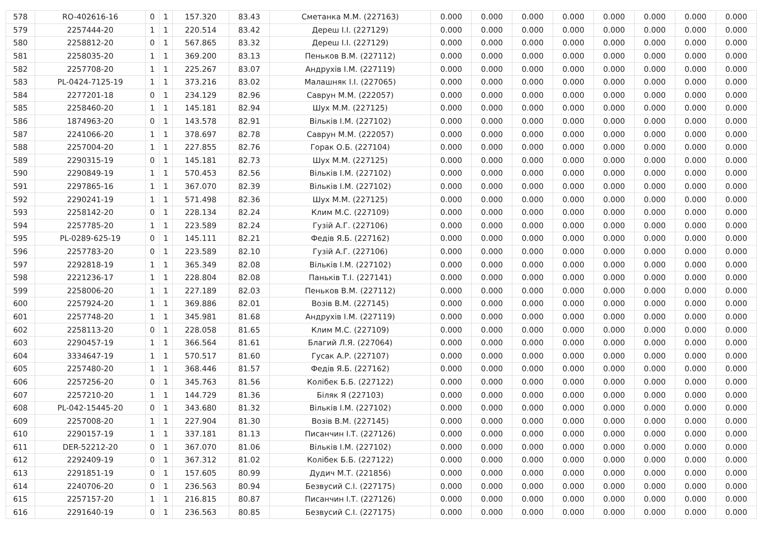| 578 | RO-402616-16 | 0 | 1 | 157.320 | 83.43 | Сметанка М.М. (227163) | 0.000 | 0.000 | 0.000 | 0.000 | 0.000 | 0.000 | 0.000 | 0.000 |
| 579 | 2257444-20 | 1 | 1 | 220.514 | 83.42 | Дереш І.І. (227129) | 0.000 | 0.000 | 0.000 | 0.000 | 0.000 | 0.000 | 0.000 | 0.000 |
| 580 | 2258812-20 | 0 | 1 | 567.865 | 83.32 | Дереш І.І. (227129) | 0.000 | 0.000 | 0.000 | 0.000 | 0.000 | 0.000 | 0.000 | 0.000 |
| 581 | 2258035-20 | 1 | 1 | 369.200 | 83.13 | Пеньков В.М. (227112) | 0.000 | 0.000 | 0.000 | 0.000 | 0.000 | 0.000 | 0.000 | 0.000 |
| 582 | 2257708-20 | 1 | 1 | 225.267 | 83.07 | Андрухів І.М. (227119) | 0.000 | 0.000 | 0.000 | 0.000 | 0.000 | 0.000 | 0.000 | 0.000 |
| 583 | PL-0424-7125-19 | 1 | 1 | 373.216 | 83.02 | Малашняк І.І. (227065) | 0.000 | 0.000 | 0.000 | 0.000 | 0.000 | 0.000 | 0.000 | 0.000 |
| 584 | 2277201-18 | 0 | 1 | 234.129 | 82.96 | Саврун М.М. (222057) | 0.000 | 0.000 | 0.000 | 0.000 | 0.000 | 0.000 | 0.000 | 0.000 |
| 585 | 2258460-20 | 1 | 1 | 145.181 | 82.94 | Шух М.М. (227125) | 0.000 | 0.000 | 0.000 | 0.000 | 0.000 | 0.000 | 0.000 | 0.000 |
| 586 | 1874963-20 | 0 | 1 | 143.578 | 82.91 | Вільків І.М. (227102) | 0.000 | 0.000 | 0.000 | 0.000 | 0.000 | 0.000 | 0.000 | 0.000 |
| 587 | 2241066-20 | 1 | 1 | 378.697 | 82.78 | Саврун М.М. (222057) | 0.000 | 0.000 | 0.000 | 0.000 | 0.000 | 0.000 | 0.000 | 0.000 |
| 588 | 2257004-20 | 1 | 1 | 227.855 | 82.76 | Горак О.Б. (227104) | 0.000 | 0.000 | 0.000 | 0.000 | 0.000 | 0.000 | 0.000 | 0.000 |
| 589 | 2290315-19 | 0 | 1 | 145.181 | 82.73 | Шух М.М. (227125) | 0.000 | 0.000 | 0.000 | 0.000 | 0.000 | 0.000 | 0.000 | 0.000 |
| 590 | 2290849-19 | 1 | 1 | 570.453 | 82.56 | Вільків І.М. (227102) | 0.000 | 0.000 | 0.000 | 0.000 | 0.000 | 0.000 | 0.000 | 0.000 |
| 591 | 2297865-16 | 1 | 1 | 367.070 | 82.39 | Вільків І.М. (227102) | 0.000 | 0.000 | 0.000 | 0.000 | 0.000 | 0.000 | 0.000 | 0.000 |
| 592 | 2290241-19 | 1 | 1 | 571.498 | 82.36 | Шух М.М. (227125) | 0.000 | 0.000 | 0.000 | 0.000 | 0.000 | 0.000 | 0.000 | 0.000 |
| 593 | 2258142-20 | 0 | 1 | 228.134 | 82.24 | Клим М.С. (227109) | 0.000 | 0.000 | 0.000 | 0.000 | 0.000 | 0.000 | 0.000 | 0.000 |
| 594 | 2257785-20 | 1 | 1 | 223.589 | 82.24 | Гузій А.Г. (227106) | 0.000 | 0.000 | 0.000 | 0.000 | 0.000 | 0.000 | 0.000 | 0.000 |
| 595 | PL-0289-625-19 | 0 | 1 | 145.111 | 82.21 | Федів Я.Б. (227162) | 0.000 | 0.000 | 0.000 | 0.000 | 0.000 | 0.000 | 0.000 | 0.000 |
| 596 | 2257783-20 | 0 | 1 | 223.589 | 82.10 | Гузій А.Г. (227106) | 0.000 | 0.000 | 0.000 | 0.000 | 0.000 | 0.000 | 0.000 | 0.000 |
| 597 | 2292818-19 | 1 | 1 | 365.349 | 82.08 | Вільків І.М. (227102) | 0.000 | 0.000 | 0.000 | 0.000 | 0.000 | 0.000 | 0.000 | 0.000 |
| 598 | 2221236-17 | 1 | 1 | 228.804 | 82.08 | Паньків Т.І. (227141) | 0.000 | 0.000 | 0.000 | 0.000 | 0.000 | 0.000 | 0.000 | 0.000 |
| 599 | 2258006-20 | 1 | 1 | 227.189 | 82.03 | Пеньков В.М. (227112) | 0.000 | 0.000 | 0.000 | 0.000 | 0.000 | 0.000 | 0.000 | 0.000 |
| 600 | 2257924-20 | 1 | 1 | 369.886 | 82.01 | Возів В.М. (227145) | 0.000 | 0.000 | 0.000 | 0.000 | 0.000 | 0.000 | 0.000 | 0.000 |
| 601 | 2257748-20 | 1 | 1 | 345.981 | 81.68 | Андрухів І.М. (227119) | 0.000 | 0.000 | 0.000 | 0.000 | 0.000 | 0.000 | 0.000 | 0.000 |
| 602 | 2258113-20 | 0 | 1 | 228.058 | 81.65 | Клим М.С. (227109) | 0.000 | 0.000 | 0.000 | 0.000 | 0.000 | 0.000 | 0.000 | 0.000 |
| 603 | 2290457-19 | 1 | 1 | 366.564 | 81.61 | Благий Л.Я. (227064) | 0.000 | 0.000 | 0.000 | 0.000 | 0.000 | 0.000 | 0.000 | 0.000 |
| 604 | 3334647-19 | 1 | 1 | 570.517 | 81.60 | Гусак А.Р. (227107) | 0.000 | 0.000 | 0.000 | 0.000 | 0.000 | 0.000 | 0.000 | 0.000 |
| 605 | 2257480-20 | 1 | 1 | 368.446 | 81.57 | Федів Я.Б. (227162) | 0.000 | 0.000 | 0.000 | 0.000 | 0.000 | 0.000 | 0.000 | 0.000 |
| 606 | 2257256-20 | 0 | 1 | 345.763 | 81.56 | Колібек Б.Б. (227122) | 0.000 | 0.000 | 0.000 | 0.000 | 0.000 | 0.000 | 0.000 | 0.000 |
| 607 | 2257210-20 | 1 | 1 | 144.729 | 81.36 | Біляк Я (227103) | 0.000 | 0.000 | 0.000 | 0.000 | 0.000 | 0.000 | 0.000 | 0.000 |
| 608 | PL-042-15445-20 | 0 | 1 | 343.680 | 81.32 | Вільків І.М. (227102) | 0.000 | 0.000 | 0.000 | 0.000 | 0.000 | 0.000 | 0.000 | 0.000 |
| 609 | 2257008-20 | 1 | 1 | 227.904 | 81.30 | Возів В.М. (227145) | 0.000 | 0.000 | 0.000 | 0.000 | 0.000 | 0.000 | 0.000 | 0.000 |
| 610 | 2290157-19 | 1 | 1 | 337.181 | 81.13 | Писанчин І.Т. (227126) | 0.000 | 0.000 | 0.000 | 0.000 | 0.000 | 0.000 | 0.000 | 0.000 |
| 611 | DER-52212-20 | 0 | 1 | 367.070 | 81.06 | Вільків І.М. (227102) | 0.000 | 0.000 | 0.000 | 0.000 | 0.000 | 0.000 | 0.000 | 0.000 |
| 612 | 2292409-19 | 0 | 1 | 367.312 | 81.02 | Колібек Б.Б. (227122) | 0.000 | 0.000 | 0.000 | 0.000 | 0.000 | 0.000 | 0.000 | 0.000 |
| 613 | 2291851-19 | 0 | 1 | 157.605 | 80.99 | Дудич М.Т. (221856) | 0.000 | 0.000 | 0.000 | 0.000 | 0.000 | 0.000 | 0.000 | 0.000 |
| 614 | 2240706-20 | 0 | 1 | 236.563 | 80.94 | Безвусий С.І. (227175) | 0.000 | 0.000 | 0.000 | 0.000 | 0.000 | 0.000 | 0.000 | 0.000 |
| 615 | 2257157-20 | 1 | 1 | 216.815 | 80.87 | Писанчин І.Т. (227126) | 0.000 | 0.000 | 0.000 | 0.000 | 0.000 | 0.000 | 0.000 | 0.000 |
| 616 | 2291640-19 | 0 | 1 | 236.563 | 80.85 | Безвусий С.І. (227175) | 0.000 | 0.000 | 0.000 | 0.000 | 0.000 | 0.000 | 0.000 | 0.000 |